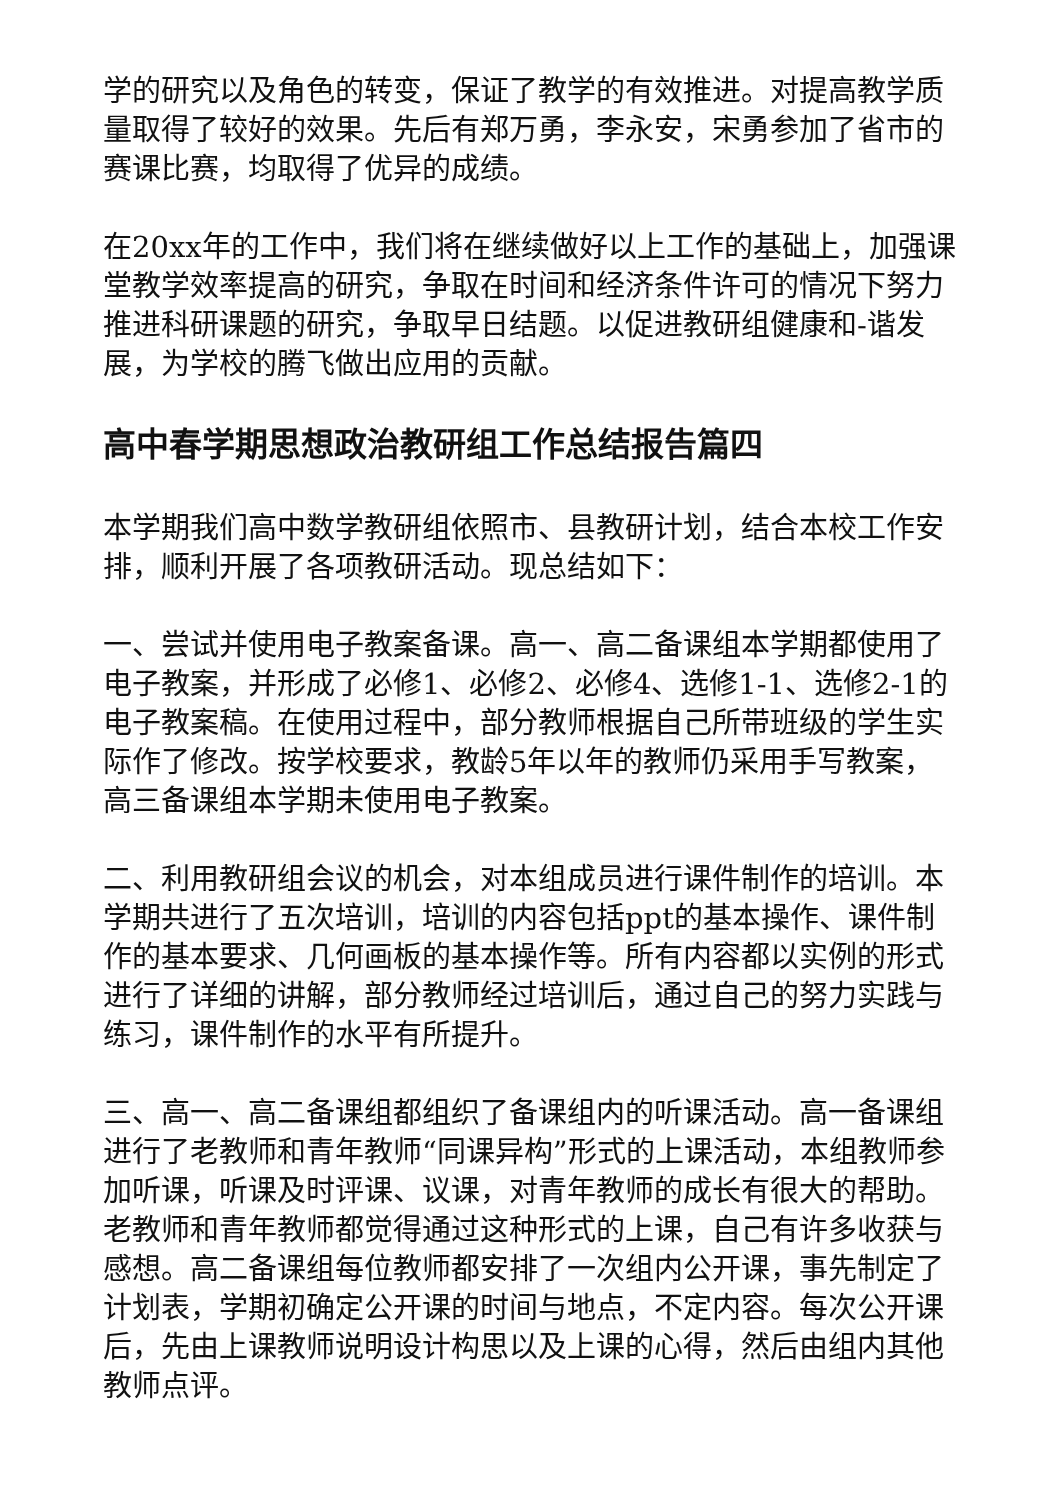学的研究以及角色的转变，保证了教学的有效推进。对提高教学质量取得了较好的效果。先后有郑万勇，李永安，宋勇参加了省市的赛课比赛，均取得了优异的成绩。
在20xx年的工作中，我们将在继续做好以上工作的基础上，加强课堂教学效率提高的研究，争取在时间和经济条件许可的情况下努力推进科研课题的研究，争取早日结题。以促进教研组健康和-谐发展，为学校的腾飞做出应用的贡献。
高中春学期思想政治教研组工作总结报告篇四
本学期我们高中数学教研组依照市、县教研计划，结合本校工作安排，顺利开展了各项教研活动。现总结如下：
一、尝试并使用电子教案备课。高一、高二备课组本学期都使用了电子教案，并形成了必修1、必修2、必修4、选修1-1、选修2-1的电子教案稿。在使用过程中，部分教师根据自己所带班级的学生实际作了修改。按学校要求，教龄5年以年的教师仍采用手写教案，高三备课组本学期未使用电子教案。
二、利用教研组会议的机会，对本组成员进行课件制作的培训。本学期共进行了五次培训，培训的内容包括ppt的基本操作、课件制作的基本要求、几何画板的基本操作等。所有内容都以实例的形式进行了详细的讲解，部分教师经过培训后，通过自己的努力实践与练习，课件制作的水平有所提升。
三、高一、高二备课组都组织了备课组内的听课活动。高一备课组进行了老教师和青年教师“同课异构”形式的上课活动，本组教师参加听课，听课及时评课、议课，对青年教师的成长有很大的帮助。老教师和青年教师都觉得通过这种形式的上课，自己有许多收获与感想。高二备课组每位教师都安排了一次组内公开课，事先制定了计划表，学期初确定公开课的时间与地点，不定内容。每次公开课后，先由上课教师说明设计构思以及上课的心得，然后由组内其他教师点评。